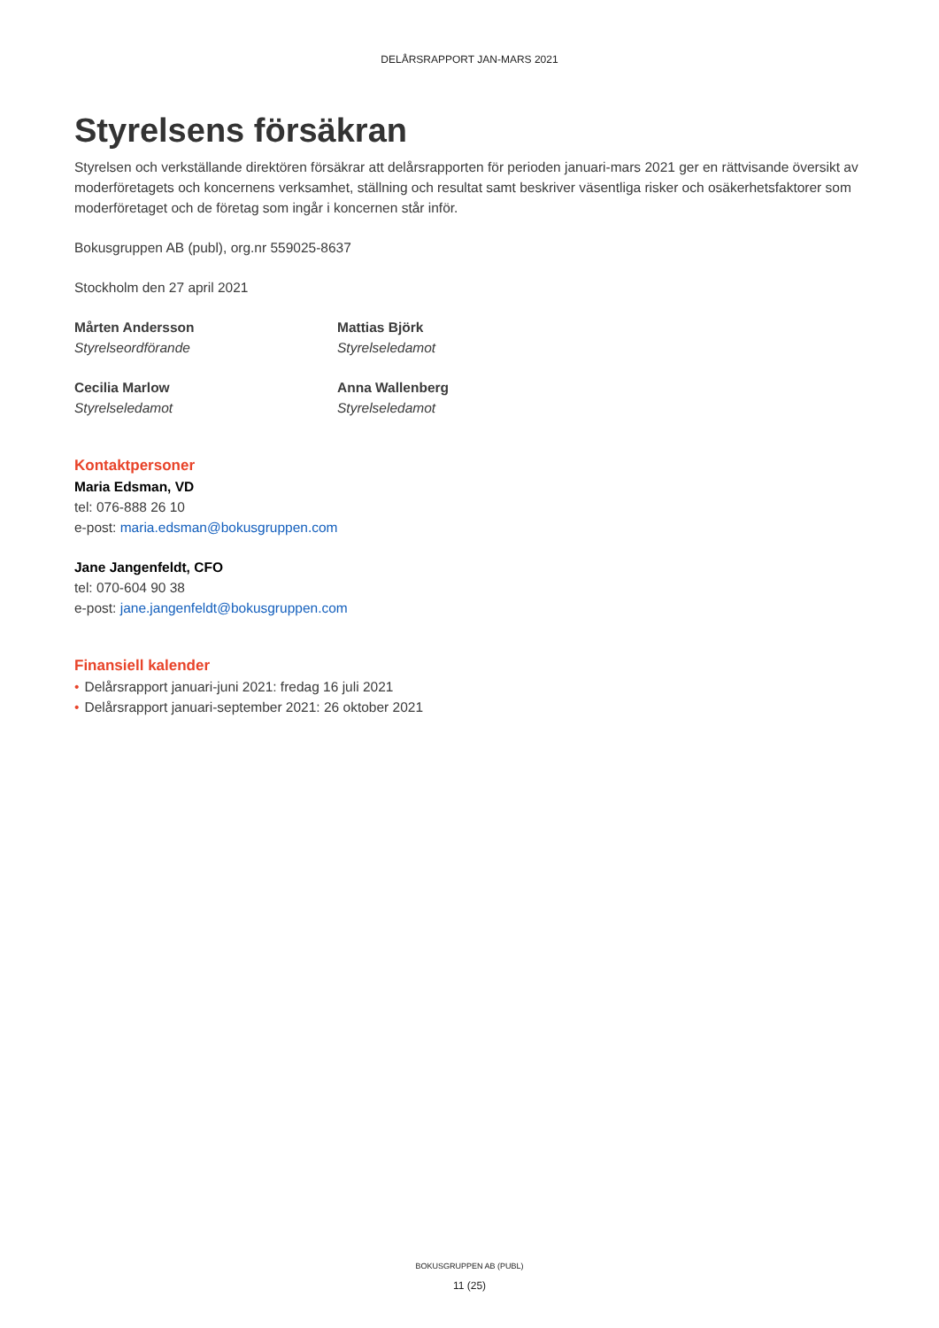DELÅRSRAPPORT JAN-MARS 2021
Styrelsens försäkran
Styrelsen och verkställande direktören försäkrar att delårsrapporten för perioden januari-mars 2021 ger en rättvisande översikt av moderföretagets och koncernens verksamhet, ställning och resultat samt beskriver väsentliga risker och osäkerhetsfaktorer som moderföretaget och de företag som ingår i koncernen står inför.
Bokusgruppen AB (publ), org.nr 559025-8637
Stockholm den 27 april 2021
Mårten Andersson
Styrelseordförande
Mattias Björk
Styrelseledamot
Cecilia Marlow
Styrelseledamot
Anna Wallenberg
Styrelseledamot
Kontaktpersoner
Maria Edsman, VD
tel: 076-888 26 10
e-post: maria.edsman@bokusgruppen.com
Jane Jangenfeldt, CFO
tel: 070-604 90 38
e-post: jane.jangenfeldt@bokusgruppen.com
Finansiell kalender
• Delårsrapport januari-juni 2021: fredag 16 juli 2021
• Delårsrapport januari-september 2021: 26 oktober 2021
BOKUSGRUPPEN AB (PUBL)
11 (25)